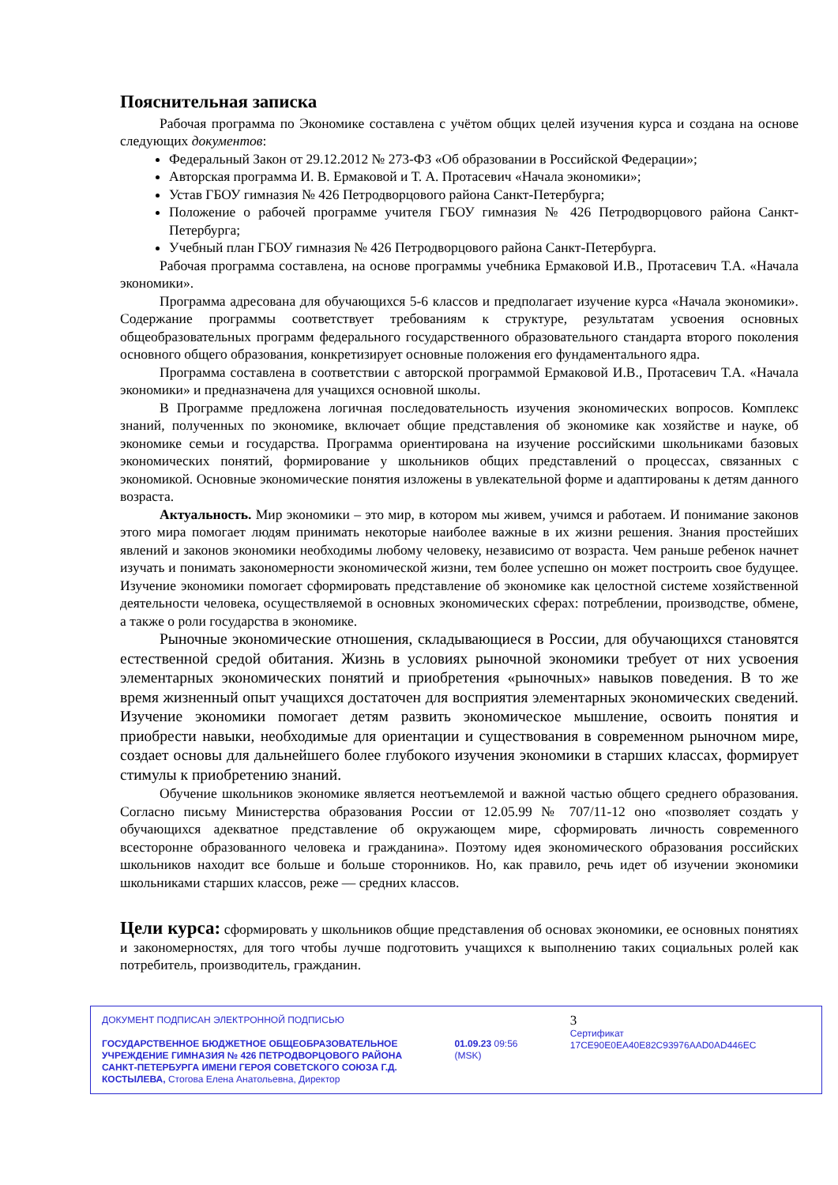Пояснительная записка
Рабочая программа по Экономике составлена с учётом общих целей изучения курса и создана на основе следующих документов:
Федеральный Закон от 29.12.2012 № 273-ФЗ «Об образовании в Российской Федерации»;
Авторская программа И. В. Ермаковой и Т. А. Протасевич «Начала экономики»;
Устав ГБОУ гимназия № 426 Петродворцового района Санкт-Петербурга;
Положение о рабочей программе учителя ГБОУ гимназия № 426 Петродворцового района Санкт-Петербурга;
Учебный план ГБОУ гимназия № 426 Петродворцового района Санкт-Петербурга.
Рабочая программа составлена, на основе программы учебника Ермаковой И.В., Протасевич Т.А. «Начала экономики».
Программа адресована для обучающихся 5-6 классов и предполагает изучение курса «Начала экономики». Содержание программы соответствует требованиям к структуре, результатам усвоения основных общеобразовательных программ федерального государственного образовательного стандарта второго поколения основного общего образования, конкретизирует основные положения его фундаментального ядра.
Программа составлена в соответствии с авторской программой Ермаковой И.В., Протасевич Т.А. «Начала экономики» и предназначена для учащихся основной школы.
В Программе предложена логичная последовательность изучения экономических вопросов. Комплекс знаний, полученных по экономике, включает общие представления об экономике как хозяйстве и науке, об экономике семьи и государства. Программа ориентирована на изучение российскими школьниками базовых экономических понятий, формирование у школьников общих представлений о процессах, связанных с экономикой. Основные экономические понятия изложены в увлекательной форме и адаптированы к детям данного возраста.
Актуальность. Мир экономики – это мир, в котором мы живем, учимся и работаем. И понимание законов этого мира помогает людям принимать некоторые наиболее важные в их жизни решения. Знания простейших явлений и законов экономики необходимы любому человеку, независимо от возраста. Чем раньше ребенок начнет изучать и понимать закономерности экономической жизни, тем более успешно он может построить свое будущее. Изучение экономики помогает сформировать представление об экономике как целостной системе хозяйственной деятельности человека, осуществляемой в основных экономических сферах: потреблении, производстве, обмене, а также о роли государства в экономике.
Рыночные экономические отношения, складывающиеся в России, для обучающихся становятся естественной средой обитания. Жизнь в условиях рыночной экономики требует от них усвоения элементарных экономических понятий и приобретения «рыночных» навыков поведения. В то же время жизненный опыт учащихся достаточен для восприятия элементарных экономических сведений. Изучение экономики помогает детям развить экономическое мышление, освоить понятия и приобрести навыки, необходимые для ориентации и существования в современном рыночном мире, создает основы для дальнейшего более глубокого изучения экономики в старших классах, формирует стимулы к приобретению знаний.
Обучение школьников экономике является неотъемлемой и важной частью общего среднего образования. Согласно письму Министерства образования России от 12.05.99 № 707/11-12 оно «позволяет создать у обучающихся адекватное представление об окружающем мире, сформировать личность современного всесторонне образованного человека и гражданина». Поэтому идея экономического образования российских школьников находит все больше и больше сторонников. Но, как правило, речь идет об изучении экономики школьниками старших классов, реже — средних классов.
Цели курса: сформировать у школьников общие представления об основах экономики, ее основных понятиях и закономерностях, для того чтобы лучше подготовить учащихся к выполнению таких социальных ролей как потребитель, производитель, гражданин.
ДОКУМЕНТ ПОДПИСАН ЭЛЕКТРОННОЙ ПОДПИСЬЮ
ГОСУДАРСТВЕННОЕ БЮДЖЕТНОЕ ОБЩЕОБРАЗОВАТЕЛЬНОЕ УЧРЕЖДЕНИЕ ГИМНАЗИЯ № 426 ПЕТРОДВОРЦОВОГО РАЙОНА САНКТ-ПЕТЕРБУРГА ИМЕНИ ГЕРОЯ СОВЕТСКОГО СОЮЗА Г.Д. КОСТЫЛЕВА, Стогова Елена Анатольевна, Директор
01.09.23 09:56 (MSK)
3
Сертификат 17CE90E0EA40E82C93976AAD0AD446EC